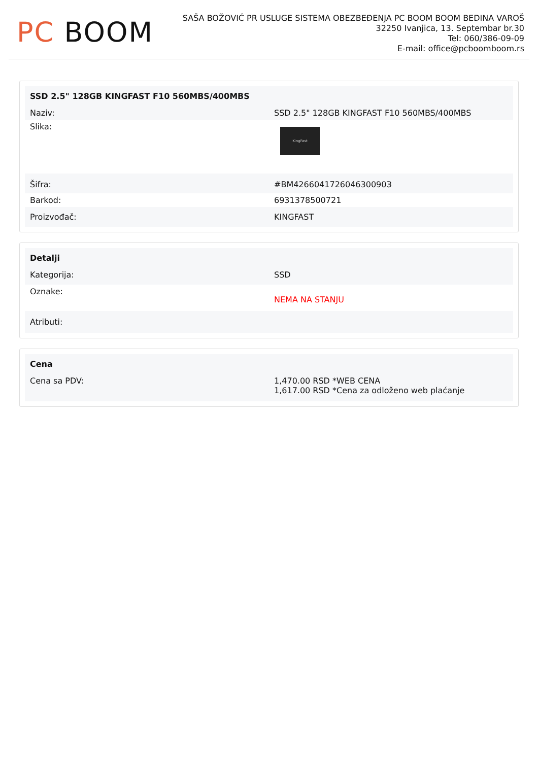PC BOOM
SAŠA BOŽOVIĆ PR USLUGE SISTEMA OBEZBEĐENJA PC BOOM BOOM BEDINA VAROŠ
32250 Ivanjica, 13. Septembar br.30
Tel: 060/386-09-09
E-mail: office@pcboomboom.rs
| SSD 2.5" 128GB KINGFAST F10 560MBS/400MBS | |
| --- | --- |
| Naziv: | SSD 2.5" 128GB KINGFAST F10 560MBS/400MBS |
| Slika: | KingFast |
| Šifra: | #BM426604172604630090З |
| Barkod: | 6931378500721 |
| Proizvođač: | KINGFAST |
| Detalji | |
| --- | --- |
| Kategorija: | SSD |
| Oznake: | NEMA NA STANJU |
| Atributi: | |
| Cena | |
| --- | --- |
| Cena sa PDV: | 1,470.00 RSD *WEB CENA 1,617.00 RSD *Cena za odloženo web plaćanje |